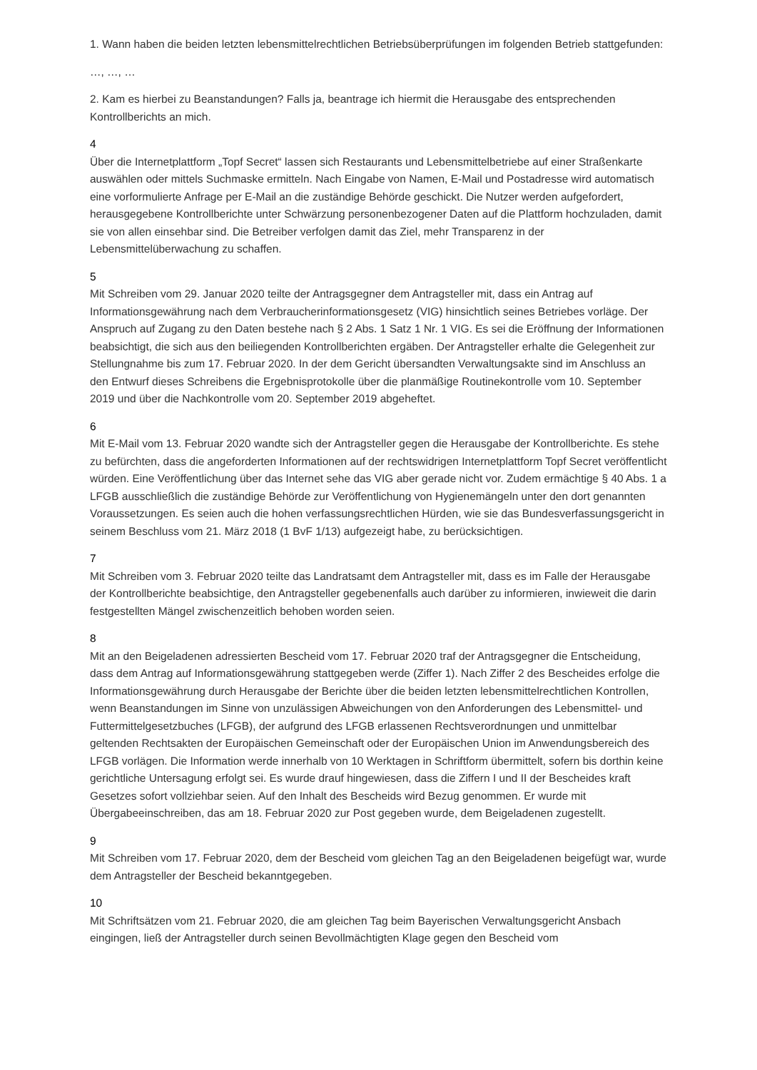1. Wann haben die beiden letzten lebensmittelrechtlichen Betriebsüberprüfungen im folgenden Betrieb stattgefunden:
…, …, …
2. Kam es hierbei zu Beanstandungen? Falls ja, beantrage ich hiermit die Herausgabe des entsprechenden Kontrollberichts an mich.
4
Über die Internetplattform „Topf Secret“ lassen sich Restaurants und Lebensmittelbetriebe auf einer Straßenkarte auswählen oder mittels Suchmaske ermitteln. Nach Eingabe von Namen, E-Mail und Postadresse wird automatisch eine vorformulierte Anfrage per E-Mail an die zuständige Behörde geschickt. Die Nutzer werden aufgefordert, herausgegebene Kontrollberichte unter Schwärzung personenbezogener Daten auf die Plattform hochzuladen, damit sie von allen einsehbar sind. Die Betreiber verfolgen damit das Ziel, mehr Transparenz in der Lebensmittelüberwachung zu schaffen.
5
Mit Schreiben vom 29. Januar 2020 teilte der Antragsgegner dem Antragsteller mit, dass ein Antrag auf Informationsgewährung nach dem Verbraucherinformationsgesetz (VIG) hinsichtlich seines Betriebes vorläge. Der Anspruch auf Zugang zu den Daten bestehe nach § 2 Abs. 1 Satz 1 Nr. 1 VIG. Es sei die Eröffnung der Informationen beabsichtigt, die sich aus den beiliegenden Kontrollberichten ergäben. Der Antragsteller erhalte die Gelegenheit zur Stellungnahme bis zum 17. Februar 2020. In der dem Gericht übersandten Verwaltungsakte sind im Anschluss an den Entwurf dieses Schreibens die Ergebnisprotokolle über die planmäßige Routinekontrolle vom 10. September 2019 und über die Nachkontrolle vom 20. September 2019 abgeheftet.
6
Mit E-Mail vom 13. Februar 2020 wandte sich der Antragsteller gegen die Herausgabe der Kontrollberichte. Es stehe zu befürchten, dass die angeforderten Informationen auf der rechtswidrigen Internetplattform Topf Secret veröffentlicht würden. Eine Veröffentlichung über das Internet sehe das VIG aber gerade nicht vor. Zudem ermächtige § 40 Abs. 1 a LFGB ausschließlich die zuständige Behörde zur Veröffentlichung von Hygienemängeln unter den dort genannten Voraussetzungen. Es seien auch die hohen verfassungsrechtlichen Hürden, wie sie das Bundesverfassungsgericht in seinem Beschluss vom 21. März 2018 (1 BvF 1/13) aufgezeigt habe, zu berücksichtigen.
7
Mit Schreiben vom 3. Februar 2020 teilte das Landratsamt dem Antragsteller mit, dass es im Falle der Herausgabe der Kontrollberichte beabsichtige, den Antragsteller gegebenenfalls auch darüber zu informieren, inwieweit die darin festgestellten Mängel zwischenzeitlich behoben worden seien.
8
Mit an den Beigeladenen adressierten Bescheid vom 17. Februar 2020 traf der Antragsgegner die Entscheidung, dass dem Antrag auf Informationsgewährung stattgegeben werde (Ziffer 1). Nach Ziffer 2 des Bescheides erfolge die Informationsgewährung durch Herausgabe der Berichte über die beiden letzten lebensmittelrechtlichen Kontrollen, wenn Beanstandungen im Sinne von unzulässigen Abweichungen von den Anforderungen des Lebensmittel- und Futtermittelgesetzbuches (LFGB), der aufgrund des LFGB erlassenen Rechtsverordnungen und unmittelbar geltenden Rechtsakten der Europäischen Gemeinschaft oder der Europäischen Union im Anwendungsbereich des LFGB vorlägen. Die Information werde innerhalb von 10 Werktagen in Schriftform übermittelt, sofern bis dorthin keine gerichtliche Untersagung erfolgt sei. Es wurde drauf hingewiesen, dass die Ziffern I und II der Bescheides kraft Gesetzes sofort vollziehbar seien. Auf den Inhalt des Bescheids wird Bezug genommen. Er wurde mit Übergabeeinschreiben, das am 18. Februar 2020 zur Post gegeben wurde, dem Beigeladenen zugestellt.
9
Mit Schreiben vom 17. Februar 2020, dem der Bescheid vom gleichen Tag an den Beigeladenen beigefügt war, wurde dem Antragsteller der Bescheid bekanntgegeben.
10
Mit Schriftsätzen vom 21. Februar 2020, die am gleichen Tag beim Bayerischen Verwaltungsgericht Ansbach eingingen, ließ der Antragsteller durch seinen Bevollmächtigten Klage gegen den Bescheid vom